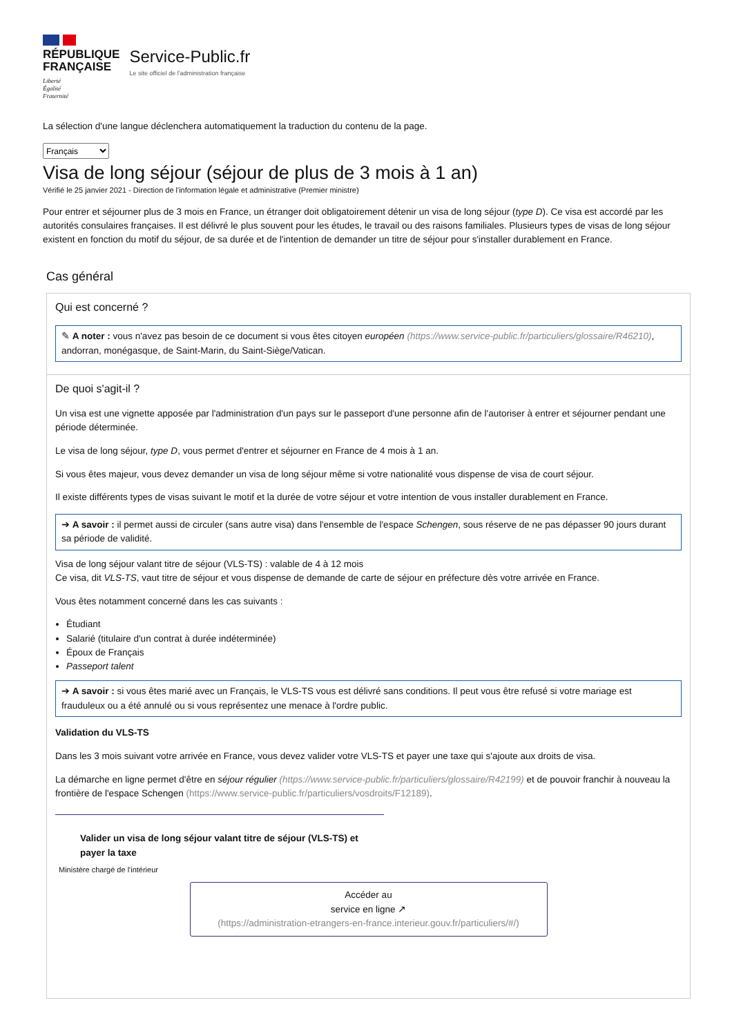RÉPUBLIQUE
FRANÇAISE
Liberté
Égalité
Fraternité
Service-Public.fr
Le site officiel de l'administration française
La sélection d'une langue déclenchera automatiquement la traduction du contenu de la page.
Français
Visa de long séjour (séjour de plus de 3 mois à 1 an)
Vérifié le 25 janvier 2021 - Direction de l'information légale et administrative (Premier ministre)
Pour entrer et séjourner plus de 3 mois en France, un étranger doit obligatoirement détenir un visa de long séjour (type D). Ce visa est accordé par les autorités consulaires françaises. Il est délivré le plus souvent pour les études, le travail ou des raisons familiales. Plusieurs types de visas de long séjour existent en fonction du motif du séjour, de sa durée et de l'intention de demander un titre de séjour pour s'installer durablement en France.
Cas général
Qui est concerné ?
✎ A noter : vous n'avez pas besoin de ce document si vous êtes citoyen européen (https://www.service-public.fr/particuliers/glossaire/R46210), andorran, monégasque, de Saint-Marin, du Saint-Siège/Vatican.
De quoi s'agit-il ?
Un visa est une vignette apposée par l'administration d'un pays sur le passeport d'une personne afin de l'autoriser à entrer et séjourner pendant une période déterminée.
Le visa de long séjour, type D, vous permet d'entrer et séjourner en France de 4 mois à 1 an.
Si vous êtes majeur, vous devez demander un visa de long séjour même si votre nationalité vous dispense de visa de court séjour.
Il existe différents types de visas suivant le motif et la durée de votre séjour et votre intention de vous installer durablement en France.
➔ A savoir : il permet aussi de circuler (sans autre visa) dans l'ensemble de l'espace Schengen, sous réserve de ne pas dépasser 90 jours durant sa période de validité.
Visa de long séjour valant titre de séjour (VLS-TS) : valable de 4 à 12 mois
Ce visa, dit VLS-TS, vaut titre de séjour et vous dispense de demande de carte de séjour en préfecture dès votre arrivée en France.
Vous êtes notamment concerné dans les cas suivants :
Étudiant
Salarié (titulaire d'un contrat à durée indéterminée)
Époux de Français
Passeport talent
➔ A savoir : si vous êtes marié avec un Français, le VLS-TS vous est délivré sans conditions. Il peut vous être refusé si votre mariage est frauduleux ou a été annulé ou si vous représentez une menace à l'ordre public.
Validation du VLS-TS
Dans les 3 mois suivant votre arrivée en France, vous devez valider votre VLS-TS et payer une taxe qui s'ajoute aux droits de visa.
La démarche en ligne permet d'être en séjour régulier (https://www.service-public.fr/particuliers/glossaire/R42199) et de pouvoir franchir à nouveau la frontière de l'espace Schengen (https://www.service-public.fr/particuliers/vosdroits/F12189).
Valider un visa de long séjour valant titre de séjour (VLS-TS) et payer la taxe
Ministère chargé de l'intérieur
Accéder au
service en ligne ↗
(https://administration-etrangers-en-france.interieur.gouv.fr/particuliers/#/)